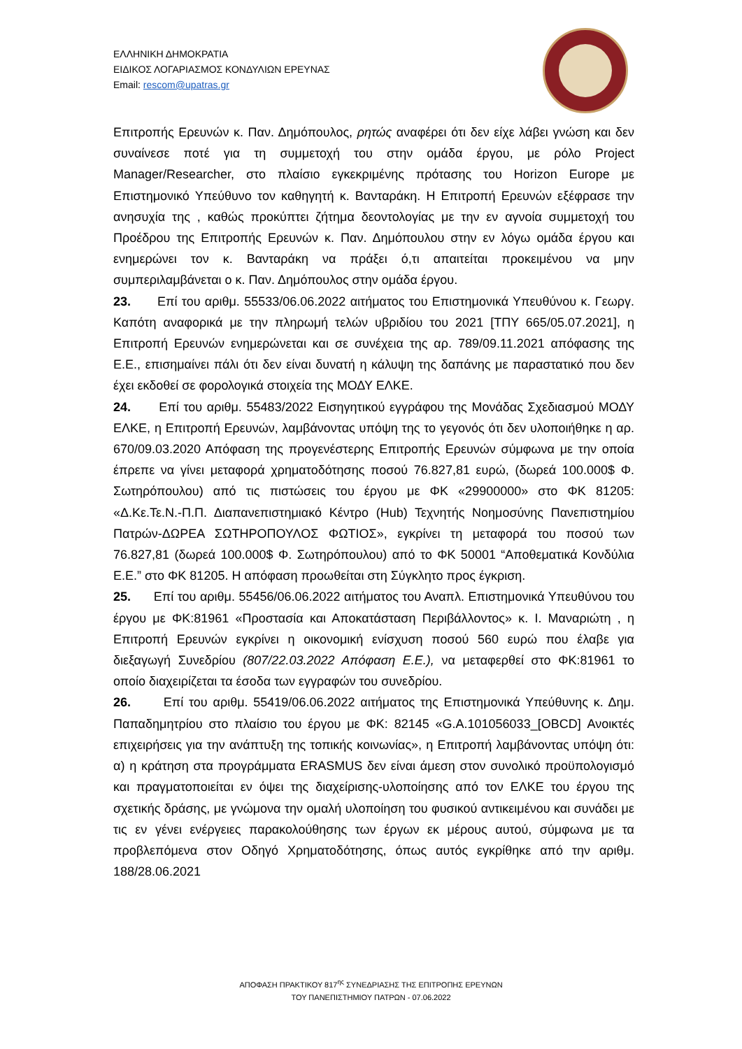ΕΛΛΗΝΙΚΗ ΔΗΜΟΚΡΑΤΙΑ
ΕΙΔΙΚΟΣ ΛΟΓΑΡΙΑΣΜΟΣ ΚΟΝΔΥΛΙΩΝ ΕΡΕΥΝΑΣ
Email: rescom@upatras.gr
Επιτροπής Ερευνών κ. Παν. Δημόπουλος, ρητώς αναφέρει ότι δεν είχε λάβει γνώση και δεν συναίνεσε ποτέ για τη συμμετοχή του στην ομάδα έργου, με ρόλο Project Manager/Researcher, στο πλαίσιο εγκεκριμένης πρότασης του Horizon Europe με Επιστημονικό Υπεύθυνο τον καθηγητή κ. Βανταράκη. Η Επιτροπή Ερευνών εξέφρασε την ανησυχία της , καθώς προκύπτει ζήτημα δεοντολογίας με την εν αγνοία συμμετοχή του Προέδρου της Επιτροπής Ερευνών κ. Παν. Δημόπουλου στην εν λόγω ομάδα έργου και ενημερώνει τον κ. Βανταράκη να πράξει ό,τι απαιτείται προκειμένου να μην συμπεριλαμβάνεται ο κ. Παν. Δημόπουλος στην ομάδα έργου.
23. Επί του αριθμ. 55533/06.06.2022 αιτήματος του Επιστημονικά Υπευθύνου κ. Γεωργ. Καπότη αναφορικά με την πληρωμή τελών υβριδίου του 2021 [ΤΠΥ 665/05.07.2021], η Επιτροπή Ερευνών ενημερώνεται και σε συνέχεια της αρ. 789/09.11.2021 απόφασης της Ε.Ε., επισημαίνει πάλι ότι δεν είναι δυνατή η κάλυψη της δαπάνης με παραστατικό που δεν έχει εκδοθεί σε φορολογικά στοιχεία της ΜΟΔΥ ΕΛΚΕ.
24. Επί του αριθμ. 55483/2022 Εισηγητικού εγγράφου της Μονάδας Σχεδιασμού ΜΟΔΥ ΕΛΚΕ, η Επιτροπή Ερευνών, λαμβάνοντας υπόψη της το γεγονός ότι δεν υλοποιήθηκε η αρ. 670/09.03.2020 Απόφαση της προγενέστερης Επιτροπής Ερευνών σύμφωνα με την οποία έπρεπε να γίνει μεταφορά χρηματοδότησης ποσού 76.827,81 ευρώ, (δωρεά 100.000$ Φ. Σωτηρόπουλου) από τις πιστώσεις του έργου με ΦΚ «29900000» στο ΦΚ 81205: «Δ.Κε.Τε.Ν.-Π.Π. Διαπανεπιστημιακό Κέντρο (Hub) Τεχνητής Νοημοσύνης Πανεπιστημίου Πατρών-ΔΩΡΕΑ ΣΩΤΗΡΟΠΟΥΛΟΣ ΦΩΤΙΟΣ», εγκρίνει τη μεταφορά του ποσού των 76.827,81 (δωρεά 100.000$ Φ. Σωτηρόπουλου) από το ΦΚ 50001 “Αποθεματικά Κονδύλια Ε.Ε.” στο ΦΚ 81205. Η απόφαση προωθείται στη Σύγκλητο προς έγκριση.
25. Επί του αριθμ. 55456/06.06.2022 αιτήματος του Αναπλ. Επιστημονικά Υπευθύνου του έργου με ΦΚ:81961 «Προστασία και Αποκατάσταση Περιβάλλοντος» κ. Ι. Μαναριώτη , η Επιτροπή Ερευνών εγκρίνει η οικονομική ενίσχυση ποσού 560 ευρώ που έλαβε για διεξαγωγή Συνεδρίου (807/22.03.2022 Απόφαση Ε.Ε.), να μεταφερθεί στο ΦΚ:81961 το οποίο διαχειρίζεται τα έσοδα των εγγραφών του συνεδρίου.
26. Επί του αριθμ. 55419/06.06.2022 αιτήματος της Επιστημονικά Υπεύθυνης κ. Δημ. Παπαδημητρίου στο πλαίσιο του έργου με ΦΚ: 82145 «G.A.101056033_[OBCD] Ανοικτές επιχειρήσεις για την ανάπτυξη της τοπικής κοινωνίας», η Επιτροπή λαμβάνοντας υπόψη ότι: α) η κράτηση στα προγράμματα ERASMUS δεν είναι άμεση στον συνολικό προϋπολογισμό και πραγματοποιείται εν όψει της διαχείρισης-υλοποίησης από τον ΕΛΚΕ του έργου της σχετικής δράσης, με γνώμονα την ομαλή υλοποίηση του φυσικού αντικειμένου και συνάδει με τις εν γένει ενέργειες παρακολούθησης των έργων εκ μέρους αυτού, σύμφωνα με τα προβλεπόμενα στον Οδηγό Χρηματοδότησης, όπως αυτός εγκρίθηκε από την αριθμ. 188/28.06.2021
ΑΠΟΦΑΣΗ ΠΡΑΚΤΙΚΟΥ 817<sup>ης</sup> ΣΥΝΕΔΡΙΑΣΗΣ ΤΗΣ ΕΠΙΤΡΟΠΗΣ ΕΡΕΥΝΩΝ
ΤΟΥ ΠΑΝΕΠΙΣΤΗΜΙΟΥ ΠΑΤΡΩΝ - 07.06.2022